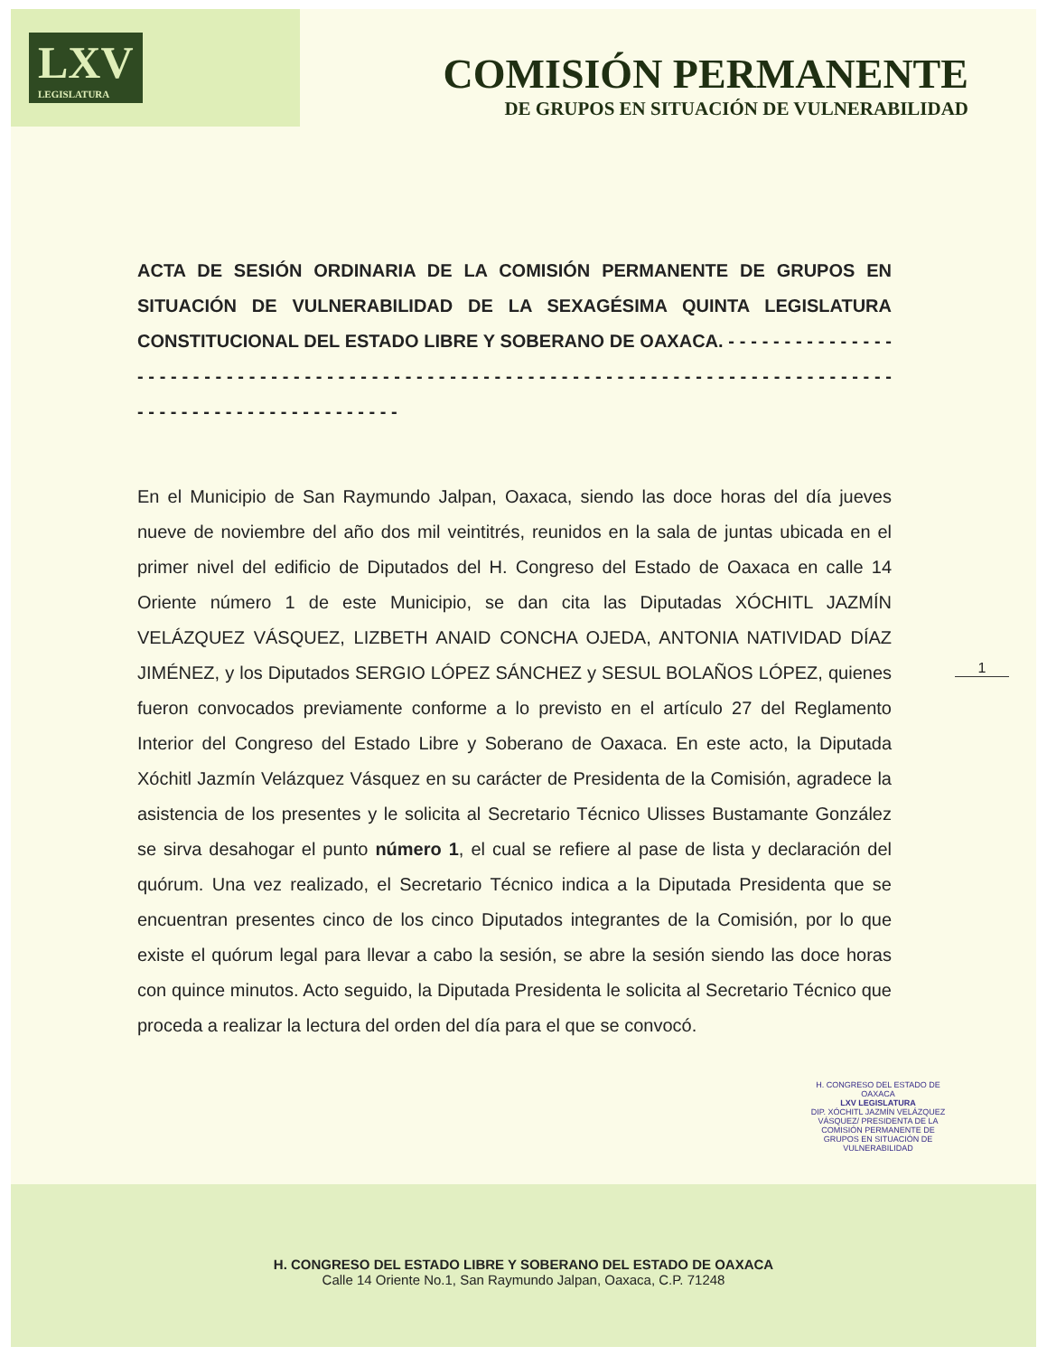LXV
LEGISLATURA
COMISIÓN PERMANENTE
DE GRUPOS EN SITUACIÓN DE VULNERABILIDAD
ACTA DE SESIÓN ORDINARIA DE LA COMISIÓN PERMANENTE DE GRUPOS EN SITUACIÓN DE VULNERABILIDAD DE LA SEXAGÉSIMA QUINTA LEGISLATURA CONSTITUCIONAL DEL ESTADO LIBRE Y SOBERANO DE OAXACA. - - - - - - - - - - - - - - - - - - - - - - - - - - - - - - - - - - - - - - - - - - - - - - - - - - - - - - - - - - - - - - - - - - - - - - - - - - - - - - - - - - - - - - - - - - - - - - - - - - - - - - - - - - -
En el Municipio de San Raymundo Jalpan, Oaxaca, siendo las doce horas del día jueves nueve de noviembre del año dos mil veintitrés, reunidos en la sala de juntas ubicada en el primer nivel del edificio de Diputados del H. Congreso del Estado de Oaxaca en calle 14 Oriente número 1 de este Municipio, se dan cita las Diputadas XÓCHITL JAZMÍN VELÁZQUEZ VÁSQUEZ, LIZBETH ANAID CONCHA OJEDA, ANTONIA NATIVIDAD DÍAZ JIMÉNEZ, y los Diputados SERGIO LÓPEZ SÁNCHEZ y SESUL BOLAÑOS LÓPEZ, quienes fueron convocados previamente conforme a lo previsto en el artículo 27 del Reglamento Interior del Congreso del Estado Libre y Soberano de Oaxaca. En este acto, la Diputada Xóchitl Jazmín Velázquez Vásquez en su carácter de Presidenta de la Comisión, agradece la asistencia de los presentes y le solicita al Secretario Técnico Ulisses Bustamante González se sirva desahogar el punto número 1, el cual se refiere al pase de lista y declaración del quórum. Una vez realizado, el Secretario Técnico indica a la Diputada Presidenta que se encuentran presentes cinco de los cinco Diputados integrantes de la Comisión, por lo que existe el quórum legal para llevar a cabo la sesión, se abre la sesión siendo las doce horas con quince minutos. Acto seguido, la Diputada Presidenta le solicita al Secretario Técnico que proceda a realizar la lectura del orden del día para el que se convocó.
1
H. CONGRESO DEL ESTADO DE OAXACA
LXV LEGISLATURA
DIP. XÓCHITL JAZMÍN VELÁZQUEZ VÁSQUEZ/ PRESIDENTA DE LA COMISIÓN PERMANENTE DE GRUPOS EN SITUACIÓN DE VULNERABILIDAD
H. CONGRESO DEL ESTADO LIBRE Y SOBERANO DEL ESTADO DE OAXACA
Calle 14 Oriente No.1, San Raymundo Jalpan, Oaxaca, C.P. 71248